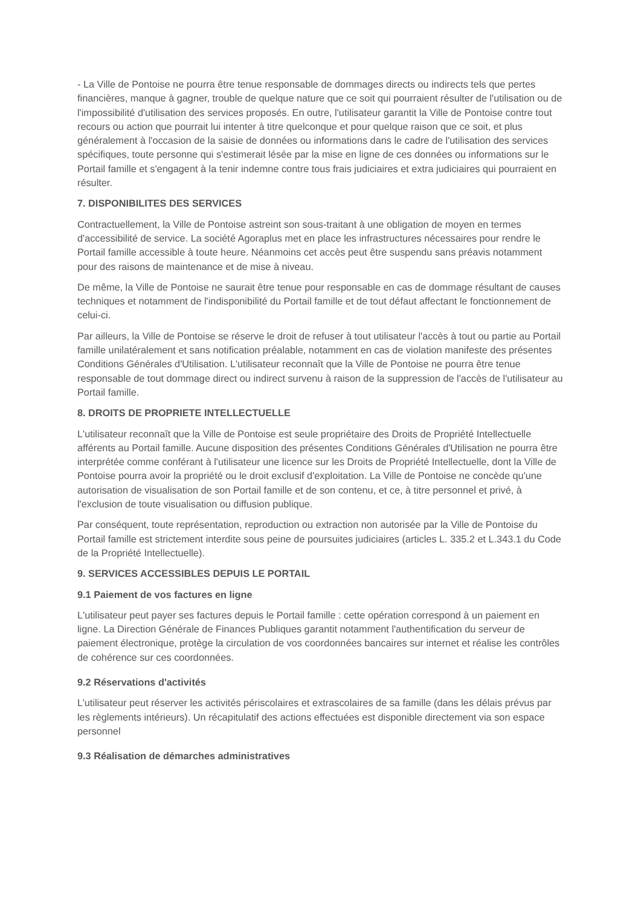- La Ville de Pontoise ne pourra être tenue responsable de dommages directs ou indirects tels que pertes financières, manque à gagner, trouble de quelque nature que ce soit qui pourraient résulter de l'utilisation ou de l'impossibilité d'utilisation des services proposés. En outre, l'utilisateur garantit la Ville de Pontoise contre tout recours ou action que pourrait lui intenter à titre quelconque et pour quelque raison que ce soit, et plus généralement à l'occasion de la saisie de données ou informations dans le cadre de l'utilisation des services spécifiques, toute personne qui s'estimerait lésée par la mise en ligne de ces données ou informations sur le Portail famille et s'engagent à la tenir indemne contre tous frais judiciaires et extra judiciaires qui pourraient en résulter.
7. DISPONIBILITES DES SERVICES
Contractuellement, la Ville de Pontoise astreint son sous-traitant à une obligation de moyen en termes d'accessibilité de service. La société Agoraplus met en place les infrastructures nécessaires pour rendre le Portail famille accessible à toute heure. Néanmoins cet accès peut être suspendu sans préavis notamment pour des raisons de maintenance et de mise à niveau.
De même, la Ville de Pontoise ne saurait être tenue pour responsable en cas de dommage résultant de causes techniques et notamment de l'indisponibilité du Portail famille et de tout défaut affectant le fonctionnement de celui-ci.
Par ailleurs, la Ville de Pontoise se réserve le droit de refuser à tout utilisateur l'accès à tout ou partie au Portail famille unilatéralement et sans notification préalable, notamment en cas de violation manifeste des présentes Conditions Générales d'Utilisation. L'utilisateur reconnaît que la Ville de Pontoise ne pourra être tenue responsable de tout dommage direct ou indirect survenu à raison de la suppression de l'accès de l'utilisateur au Portail famille.
8. DROITS DE PROPRIETE INTELLECTUELLE
L'utilisateur reconnaît que la Ville de Pontoise est seule propriétaire des Droits de Propriété Intellectuelle afférents au Portail famille. Aucune disposition des présentes Conditions Générales d'Utilisation ne pourra être interprétée comme conférant à l'utilisateur une licence sur les Droits de Propriété Intellectuelle, dont la Ville de Pontoise pourra avoir la propriété ou le droit exclusif d'exploitation. La Ville de Pontoise ne concède qu'une autorisation de visualisation de son Portail famille et de son contenu, et ce, à titre personnel et privé, à l'exclusion de toute visualisation ou diffusion publique.
Par conséquent, toute représentation, reproduction ou extraction non autorisée par la Ville de Pontoise du Portail famille est strictement interdite sous peine de poursuites judiciaires (articles L. 335.2 et L.343.1 du Code de la Propriété Intellectuelle).
9. SERVICES ACCESSIBLES DEPUIS LE PORTAIL
9.1 Paiement de vos factures en ligne
L'utilisateur peut payer ses factures depuis le Portail famille : cette opération correspond à un paiement en ligne. La Direction Générale de Finances Publiques garantit notamment l'authentification du serveur de paiement électronique, protège la circulation de vos coordonnées bancaires sur internet et réalise les contrôles de cohérence sur ces coordonnées.
9.2 Réservations d'activités
L’utilisateur peut réserver les activités périscolaires et extrascolaires de sa famille (dans les délais prévus par les règlements intérieurs). Un récapitulatif des actions effectuées est disponible directement via son espace personnel
9.3 Réalisation de démarches administratives